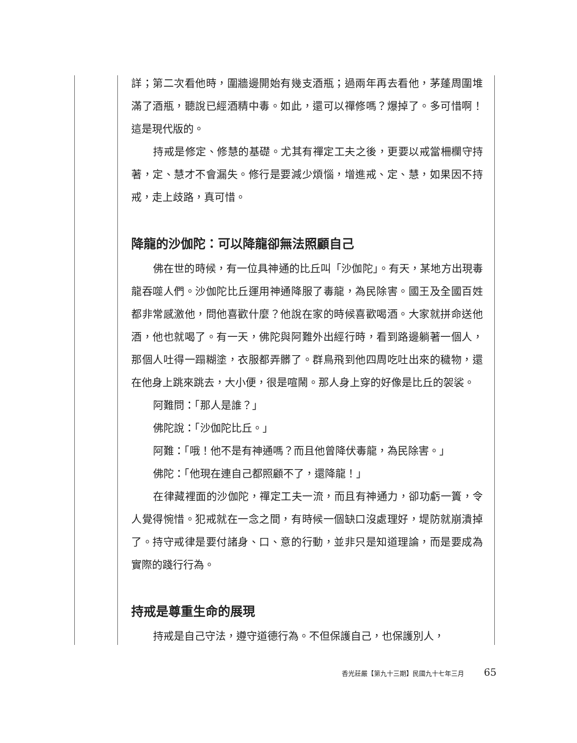詳；第二次看他時，圍牆邊開始有幾支酒瓶；過兩年再去看他，茅蓬周圍堆滿了酒瓶，聽說已經酒精中毒。如此，還可以禪修嗎？爆掉了。多可惜啊！這是現代版的。
持戒是修定、修慧的基礎。尤其有禪定工夫之後，更要以戒當柵欄守持著，定、慧才不會漏失。修行是要減少煩惱，增進戒、定、慧，如果因不持戒，走上歧路，真可惜。
降龍的沙伽陀：可以降龍卻無法照顧自己
佛在世的時候，有一位具神通的比丘叫「沙伽陀」。有天，某地方出現毒龍吞噬人們。沙伽陀比丘運用神通降服了毒龍，為民除害。國王及全國百姓都非常感激他，問他喜歡什麼？他說在家的時候喜歡喝酒。大家就拼命送他酒，他也就喝了。有一天，佛陀與阿難外出經行時，看到路邊躺著一個人，那個人吐得一蹋糊塗，衣服都弄髒了。群鳥飛到他四周吃吐出來的穢物，還在他身上跳來跳去，大小便，很是喧鬧。那人身上穿的好像是比丘的袈裟。
阿難問：「那人是誰？」
佛陀說：「沙伽陀比丘。」
阿難：「哦！他不是有神通嗎？而且他曾降伏毒龍，為民除害。」
佛陀：「他現在連自己都照顧不了，還降龍！」
在律藏裡面的沙伽陀，禪定工夫一流，而且有神通力，卻功虧一簣，令人覺得惋惜。犯戒就在一念之間，有時候一個缺口沒處理好，堤防就崩潰掉了。持守戒律是要付諸身、口、意的行動，並非只是知道理論，而是要成為實際的踐行行為。
持戒是尊重生命的展現
持戒是自己守法，遵守道德行為。不但保護自己，也保護別人，
香光莊嚴【第九十三期】民國九十七年三月 65